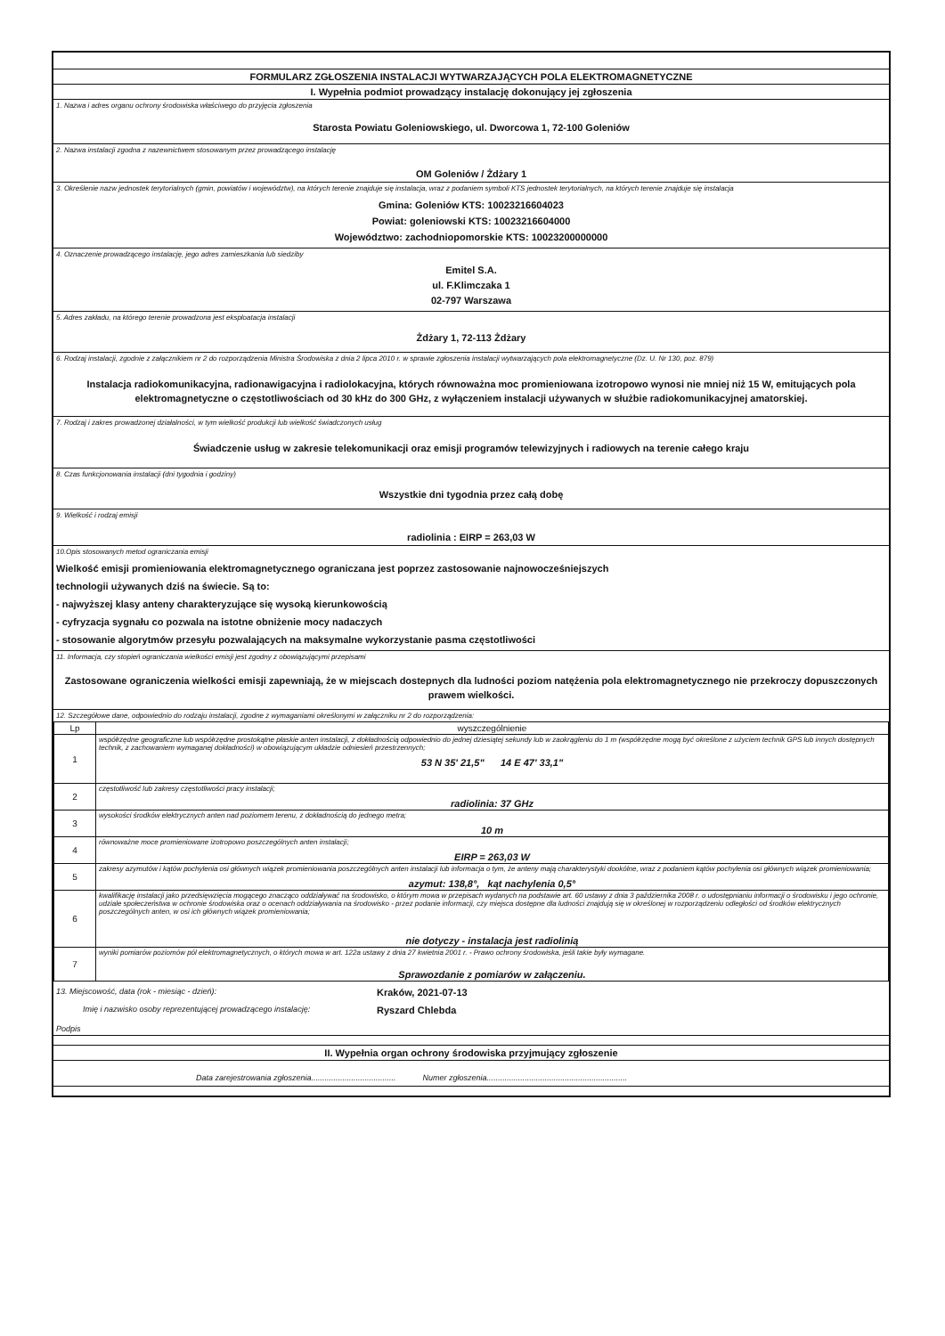FORMULARZ ZGŁOSZENIA INSTALACJI WYTWARZAJĄCYCH POLA ELEKTROMAGNETYCZNE
I. Wypełnia podmiot prowadzący instalację dokonujący jej zgłoszenia
1. Nazwa i adres organu ochrony środowiska właściwego do przyjęcia zgłoszenia
Starosta Powiatu Goleniowskiego, ul. Dworcowa 1, 72-100 Goleniów
2. Nazwa instalacji zgodna z nazewnictwem stosowanym przez prowadzącego instalację
OM Goleniów / Żdżary 1
3. Określenie nazw jednostek terytorialnych (gmin, powiatów i województw), na których terenie znajduje się instalacja, wraz z podaniem symboli KTS jednostek terytorialnych, na których terenie znajduje się instalacja
Gmina: Goleniów KTS: 10023216604023
Powiat: goleniowski KTS: 10023216604000
Województwo: zachodniopomorskie KTS: 10023200000000
4. Oznaczenie prowadzącego instalację, jego adres zamieszkania lub siedziby
Emitel S.A.
ul. F.Klimczaka 1
02-797 Warszawa
5. Adres zakładu, na którego terenie prowadzona jest eksploatacja instalacji
Żdżary 1, 72-113 Żdżary
6. Rodzaj instalacji, zgodnie z załącznikiem nr 2 do rozporządzenia Ministra Środowiska z dnia 2 lipca 2010 r. w sprawie zgłoszenia instalacji wytwarzających pola elektromagnetyczne (Dz. U. Nr 130, poz. 879)
Instalacja radiokomunikacyjna, radionawigacyjna i radiolokacyjna, których równoważna moc promieniowana izotropowo wynosi nie mniej niż 15 W, emitujących pola elektromagnetyczne o częstotliwościach od 30 kHz do 300 GHz, z wyłączeniem instalacji używanych w służbie radiokomunikacyjnej amatorskiej.
7. Rodzaj i zakres prowadzonej działalności, w tym wielkość produkcji lub wielkość świadczonych usług
Świadczenie usług w zakresie telekomunikacji oraz emisji programów telewizyjnych i radiowych na terenie całego kraju
8. Czas funkcjonowania instalacji (dni tygodnia i godziny)
Wszystkie dni tygodnia przez całą dobę
9. Wielkość i rodzaj emisji
radiolinia : EIRP = 263,03 W
10.Opis stosowanych metod ograniczania emisji
Wielkość emisji promieniowania elektromagnetycznego ograniczana jest poprzez zastosowanie najnowocześniejszych
technologii używanych dziś na świecie. Są to:
- najwyższej klasy anteny charakteryzujące się wysoką kierunkowością
- cyfryzacja sygnału co pozwala na istotne obniżenie mocy nadaczych
- stosowanie algorytmów przesyłu pozwalających na maksymalne wykorzystanie pasma częstotliwości
11. Informacja, czy stopień ograniczania wielkości emisji jest zgodny z obowiązującymi przepisami
Zastosowane ograniczenia wielkości emisji zapewniają, że w miejscach dostepnych dla ludności poziom natężenia pola elektromagnetycznego nie przekroczy dopuszczonych prawem wielkości.
12. Szczegółowe dane, odpowiednio do rodzaju instalacji, zgodne z wymaganiami określonymi w załączniku nr 2 do rozporządzenia:
| Lp | wyszczególnienie |
| --- | --- |
| 1 | współrzędne geograficzne lub współrzędne prostokątne płaskie anten instalacji, z dokładnością odpowiednio do jednej dziesiątej sekundy lub w zaokrągleniu do 1 m (współrzędne mogą być określone z użyciem technik GPS lub innych dostępnych technik, z zachowaniem wymaganej dokładności) w obowiązującym układzie odniesień przestrzennych; 53 N 35' 21,5" 14 E 47' 33,1" |
| 2 | częstotliwość lub zakresy częstotliwości pracy instalacji; radiolinia: 37 GHz |
| 3 | wysokości środków elektrycznych anten nad poziomem terenu, z dokładnością do jednego metra; 10 m |
| 4 | równoważne moce promieniowane izotropowo poszczególnych anten instalacji; EIRP = 263,03 W |
| 5 | zakresy azymutów i kątów pochylenia osi głównych wiązek promieniowania poszczególnych anten instalacji lub informacja o tym, że anteny mają charakterystyki dookólne, wraz z podaniem kątów pochylenia osi głównych wiązek promieniowania; azymut: 138,8°, kąt nachylenia 0,5° |
| 6 | kwalifikację instalacji jako przedsięwzięcia mogącego znacząco oddziaływać na środowisko, o którym mowa w przepisach wydanych na podstawie art. 60 ustawy z dnia 3 października 2008 r. o udostępnianiu informacji o środowisku i jego ochronie, udziale społeczeństwa w ochronie środowiska oraz o ocenach oddziaływania na środowisko - przez podanie informacji, czy miejsca dostępne dla ludności znajdują się w określonej w rozporządzeniu odległości od środków elektrycznych poszczególnych anten, w osi ich głównych wiązek promieniowania; nie dotyczy - instalacja jest radiolinią |
| 7 | wyniki pomiarów poziomów pól elektromagnetycznych, o których mowa w art. 122a ustawy z dnia 27 kwietnia 2001 r. - Prawo ochrony środowiska, jeśli takie były wymagane. Sprawozdanie z pomiarów w załączeniu. |
13. Miejscowość, data (rok - miesiąc - dzień):
Kraków, 2021-07-13
Imię i nazwisko osoby reprezentującej prowadzącego instalację:
Ryszard Chlebda
Podpis
II. Wypełnia organ ochrony środowiska przyjmujący zgłoszenie
Data zarejestrowania zgłoszenia...................................... Numer zgłoszenia...............................................................